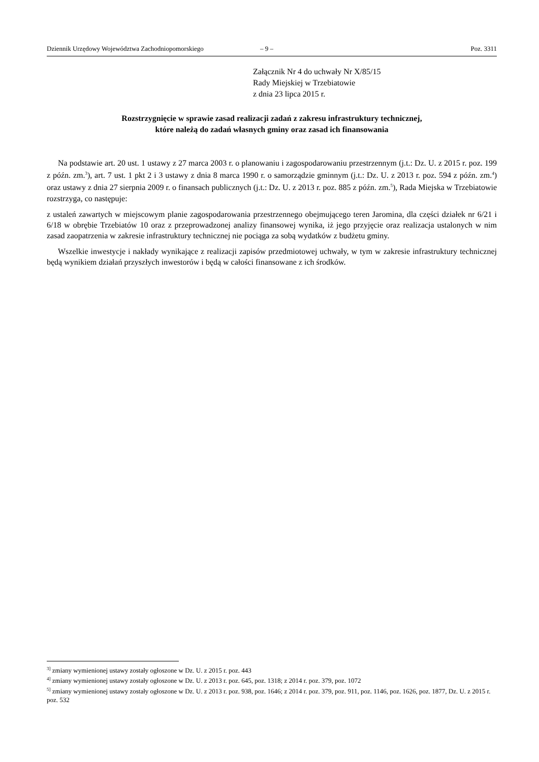Dziennik Urzędowy Województwa Zachodniopomorskiego – 9 – Poz. 3311
Załącznik Nr 4 do uchwały Nr X/85/15
Rady Miejskiej w Trzebiatowie
z dnia 23 lipca 2015 r.
Rozstrzygnięcie w sprawie zasad realizacji zadań z zakresu infrastruktury technicznej,
które należą do zadań własnych gminy oraz zasad ich finansowania
Na podstawie art. 20 ust. 1 ustawy z 27 marca 2003 r. o planowaniu i zagospodarowaniu przestrzennym (j.t.: Dz. U. z 2015 r. poz. 199 z późn. zm.<sup>3</sup>), art. 7 ust. 1 pkt 2 i 3 ustawy z dnia 8 marca 1990 r. o samorządzie gminnym (j.t.: Dz. U. z 2013 r. poz. 594 z późn. zm.<sup>4</sup>) oraz ustawy z dnia 27 sierpnia 2009 r. o finansach publicznych (j.t.: Dz. U. z 2013 r. poz. 885 z późn. zm.<sup>5</sup>), Rada Miejska w Trzebiatowie rozstrzyga, co następuje:
z ustaleń zawartych w miejscowym planie zagospodarowania przestrzennego obejmującego teren Jaromina, dla części działek nr 6/21 i 6/18 w obrębie Trzebiatów 10 oraz z przeprowadzonej analizy finansowej wynika, iż jego przyjęcie oraz realizacja ustalonych w nim zasad zaopatrzenia w zakresie infrastruktury technicznej nie pociąga za sobą wydatków z budżetu gminy.
Wszelkie inwestycje i nakłady wynikające z realizacji zapisów przedmiotowej uchwały, w tym w zakresie infrastruktury technicznej będą wynikiem działań przyszłych inwestorów i będą w całości finansowane z ich środków.
<sup>3]</sup> zmiany wymienionej ustawy zostały ogłoszone w Dz. U. z 2015 r. poz. 443
<sup>4]</sup> zmiany wymienionej ustawy zostały ogłoszone w Dz. U. z 2013 r. poz. 645, poz. 1318; z 2014 r. poz. 379, poz. 1072
<sup>5]</sup> zmiany wymienionej ustawy zostały ogłoszone w Dz. U. z 2013 r. poz. 938, poz. 1646; z 2014 r. poz. 379, poz. 911, poz. 1146, poz. 1626, poz. 1877, Dz. U. z 2015 r. poz. 532